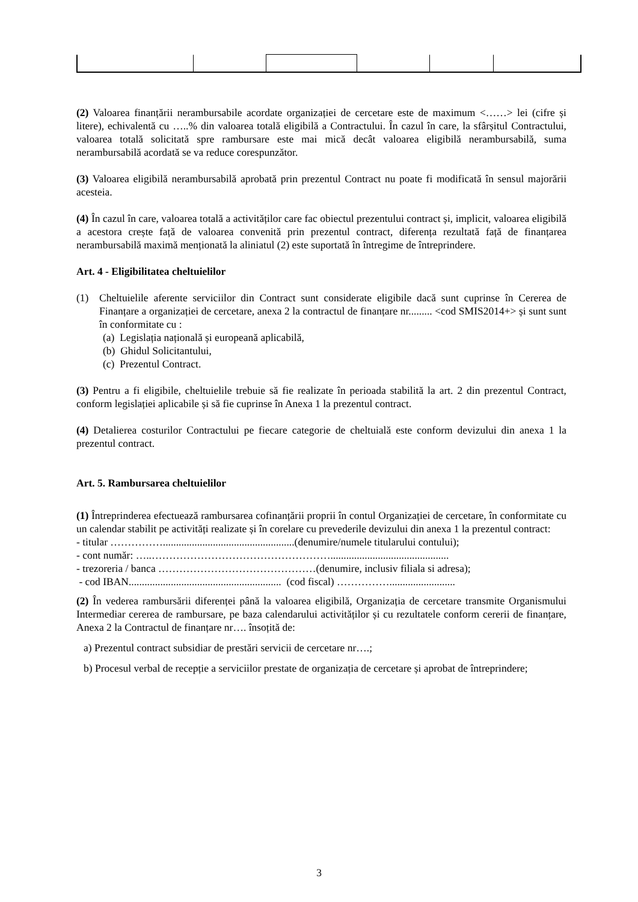(2) Valoarea finanțării nerambursabile acordate organizației de cercetare este de maximum <……> lei (cifre și litere), echivalentă cu …..% din valoarea totală eligibilă a Contractului. În cazul în care, la sfârșitul Contractului, valoarea totală solicitată spre rambursare este mai mică decât valoarea eligibilă nerambursabilă, suma nerambursabilă acordată se va reduce corespunzător.
(3) Valoarea eligibilă nerambursabilă aprobată prin prezentul Contract nu poate fi modificată în sensul majorării acesteia.
(4) În cazul în care, valoarea totală a activităților care fac obiectul prezentului contract și, implicit, valoarea eligibilă a acestora crește față de valoarea convenită prin prezentul contract, diferența rezultată față de finanțarea nerambursabilă maximă menționată la aliniatul (2) este suportată în întregime de întreprindere.
Art. 4 - Eligibilitatea cheltuielilor
(1) Cheltuielile aferente serviciilor din Contract sunt considerate eligibile dacă sunt cuprinse în Cererea de Finanțare a organizației de cercetare, anexa 2 la contractul de finanțare nr......... <cod SMIS2014+> și sunt sunt în conformitate cu :
(a) Legislația națională și europeană aplicabilă,
(b) Ghidul Solicitantului,
(c) Prezentul Contract.
(3) Pentru a fi eligibile, cheltuielile trebuie să fie realizate în perioada stabilită la art. 2 din prezentul Contract, conform legislației aplicabile și să fie cuprinse în Anexa 1 la prezentul contract.
(4) Detalierea costurilor Contractului pe fiecare categorie de cheltuială este conform devizului din anexa 1 la prezentul contract.
Art. 5. Rambursarea cheltuielilor
(1) Întreprinderea efectuează rambursarea cofinanțării proprii în contul Organizației de cercetare, în conformitate cu un calendar stabilit pe activități realizate și în corelare cu prevederile devizului din anexa 1 la prezentul contract:
- titular ……………..................................................(denumire/numele titularului contului);
- cont număr: …..…………………………………………….............................................
- trezoreria / banca ………………………………………(denumire, inclusiv filiala si adresa);
- cod IBAN.......................................................... (cod fiscal) …………….........................
(2) În vederea rambursării diferenței până la valoarea eligibilă, Organizația de cercetare transmite Organismului Intermediar cererea de rambursare, pe baza calendarului activităților și cu rezultatele conform cererii de finanțare, Anexa 2 la Contractul de finanțare nr…. însoțită de:
a) Prezentul contract subsidiar de prestări servicii de cercetare nr….;
b) Procesul verbal de recepție a serviciilor prestate de organizația de cercetare și aprobat de întreprindere;
3